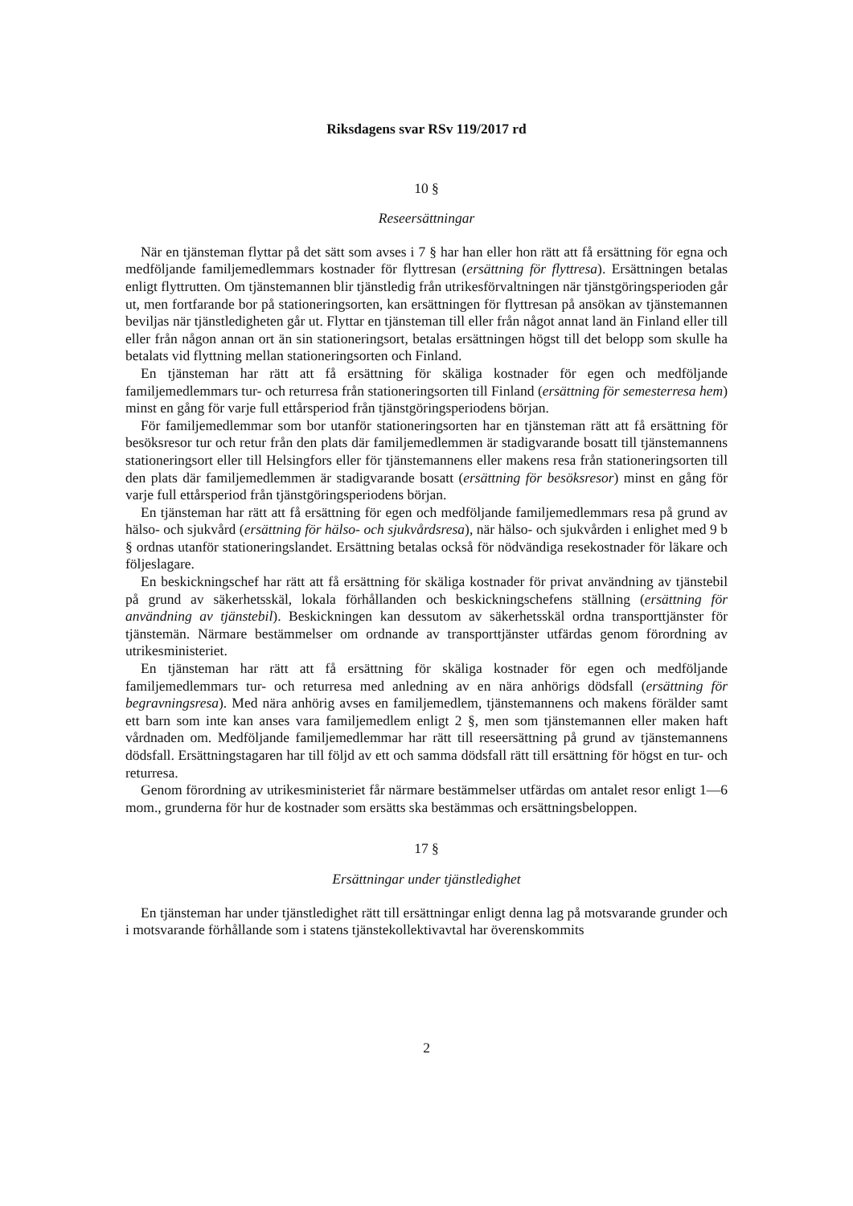Riksdagens svar RSv 119/2017 rd
10 §
Reseersättningar
När en tjänsteman flyttar på det sätt som avses i 7 § har han eller hon rätt att få ersättning för egna och medföljande familjemedlemmars kostnader för flyttresan (ersättning för flyttresa). Ersättningen betalas enligt flyttrutten. Om tjänstemannen blir tjänstledig från utrikesförvaltningen när tjänstgöringsperioden går ut, men fortfarande bor på stationeringsorten, kan ersättningen för flyttresan på ansökan av tjänstemannen beviljas när tjänstledigheten går ut. Flyttar en tjänsteman till eller från något annat land än Finland eller till eller från någon annan ort än sin stationeringsort, betalas ersättningen högst till det belopp som skulle ha betalats vid flyttning mellan stationeringsorten och Finland.
En tjänsteman har rätt att få ersättning för skäliga kostnader för egen och medföljande familjemedlemmars tur- och returresa från stationeringsorten till Finland (ersättning för semesterresa hem) minst en gång för varje full ettårsperiod från tjänstgöringsperiodens början.
För familjemedlemmar som bor utanför stationeringsorten har en tjänsteman rätt att få ersättning för besöksresor tur och retur från den plats där familjemedlemmen är stadigvarande bosatt till tjänstemannens stationeringsort eller till Helsingfors eller för tjänstemannens eller makens resa från stationeringsorten till den plats där familjemedlemmen är stadigvarande bosatt (ersättning för besöksresor) minst en gång för varje full ettårsperiod från tjänstgöringsperiodens början.
En tjänsteman har rätt att få ersättning för egen och medföljande familjemedlemmars resa på grund av hälso- och sjukvård (ersättning för hälso- och sjukvårdsresa), när hälso- och sjukvården i enlighet med 9 b § ordnas utanför stationeringslandet. Ersättning betalas också för nödvändiga resekostnader för läkare och följeslagare.
En beskickningschef har rätt att få ersättning för skäliga kostnader för privat användning av tjänstebil på grund av säkerhetsskäl, lokala förhållanden och beskickningschefens ställning (ersättning för användning av tjänstebil). Beskickningen kan dessutom av säkerhetsskäl ordna transporttjänster för tjänstemän. Närmare bestämmelser om ordnande av transporttjänster utfärdas genom förordning av utrikesministeriet.
En tjänsteman har rätt att få ersättning för skäliga kostnader för egen och medföljande familjemedlemmars tur- och returresa med anledning av en nära anhörigs dödsfall (ersättning för begravningsresa). Med nära anhörig avses en familjemedlem, tjänstemannens och makens förälder samt ett barn som inte kan anses vara familjemedlem enligt 2 §, men som tjänstemannen eller maken haft vårdnaden om. Medföljande familjemedlemmar har rätt till reseersättning på grund av tjänstemannens dödsfall. Ersättningstagaren har till följd av ett och samma dödsfall rätt till ersättning för högst en tur- och returresa.
Genom förordning av utrikesministeriet får närmare bestämmelser utfärdas om antalet resor enligt 1—6 mom., grunderna för hur de kostnader som ersätts ska bestämmas och ersättningsbeloppen.
17 §
Ersättningar under tjänstledighet
En tjänsteman har under tjänstledighet rätt till ersättningar enligt denna lag på motsvarande grunder och i motsvarande förhållande som i statens tjänstekollektivavtal har överenskommits
2